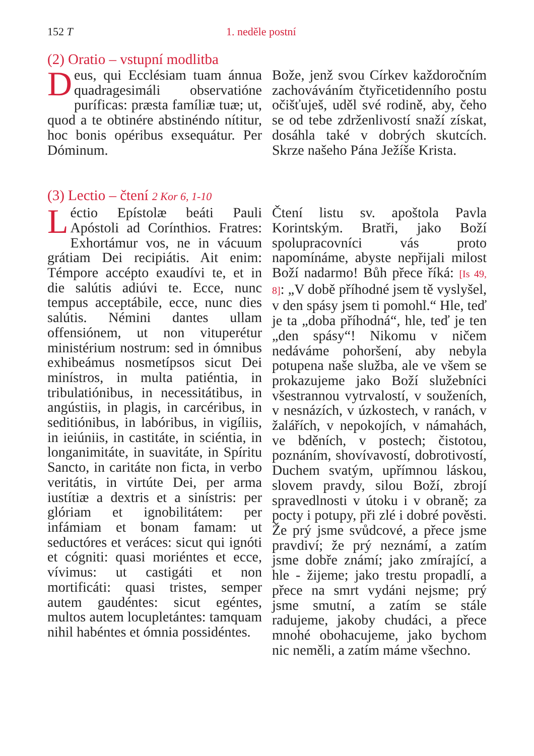152 T 1. neděle postní
(2) Oratio – vstupní modlitba
Deus, qui Ecclésiam tuam ánnua quadragesimáli observatióne puríficas: præsta famíliæ tuæ; ut, quod a te obtinére abstinéndo nítitur, hoc bonis opéribus exsequátur. Per Dóminum.
Bože, jenž svou Církev každoročním zachováváním čtyřicetidenního postu očišťuješ, uděl své rodině, aby, čeho se od tebe zdrženlivostí snaží získat, dosáhla také v dobrých skutcích. Skrze našeho Pána Ježíše Krista.
(3) Lectio – čtení 2 Kor 6, 1-10
Léctio Epístolæ beáti Pauli Apóstoli ad Corínthios. Fratres: Exhortámur vos, ne in vácuum grátiam Dei recipiátis. Ait enim: Témpore accépto exaudívi te, et in die salútis adiúvi te. Ecce, nunc tempus acceptábile, ecce, nunc dies salútis. Némini dantes ullam offensiónem, ut non vituperétur ministérium nostrum: sed in ómnibus exhibeámus nosmetípsos sicut Dei minístros, in multa patiéntia, in tribulatiónibus, in necessitátibus, in angústiis, in plagis, in carcéribus, in seditiónibus, in labóribus, in vigíliis, in ieiúniis, in castitáte, in sciéntia, in longanimitáte, in suavitáte, in Spíritu Sancto, in caritáte non ficta, in verbo veritátis, in virtúte Dei, per arma iustítiæ a dextris et a sinístris: per glóriam et ignobilitátem: per infámiam et bonam famam: ut seductóres et veráces: sicut qui ignóti et cógniti: quasi moriéntes et ecce, vívimus: ut castigáti et non mortificáti: quasi tristes, semper autem gaudéntes: sicut egéntes, multos autem locupletántes: tamquam nihil habéntes et ómnia possidéntes.
Čtení listu sv. apoštola Pavla Korintským. Bratři, jako Boží spolupracovníci vás proto napomínáme, abyste nepřijali milost Boží nadarmo! Bůh přece říká: [Is 49, 8]: „V době příhodné jsem tě vyslyšel, v den spásy jsem ti pomohl.“ Hle, teď je ta „doba příhodná“, hle, teď je ten „den spásy“! Nikomu v ničem nedáváme pohoršení, aby nebyla potupena naše služba, ale ve všem se prokazujeme jako Boží služebníci všestrannou vytrvalostí, v souženích, v nesnázích, v úzkostech, v ranách, v žalářích, v nepokojích, v námahách, ve bděních, v postech; čistotou, poznáním, shovívavostí, dobrotivostí, Duchem svatým, upřímnou láskou, slovem pravdy, silou Boží, zbrojí spravedlnosti v útoku i v obraně; za pocty i potupy, při zlé i dobré pověsti. Že prý jsme svůdcové, a přece jsme pravdiví; že prý neznámí, a zatím jsme dobře známí; jako zmírající, a hle - žijeme; jako trestu propadlí, a přece na smrt vydáni nejsme; prý jsme smutní, a zatím se stále radujeme, jakoby chudáci, a přece mnohé obohacujeme, jako bychom nic neměli, a zatím máme všechno.